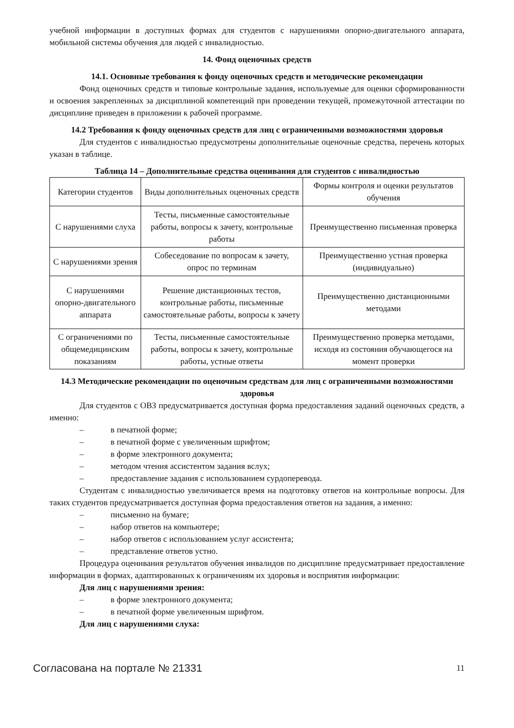учебной информации в доступных формах для студентов с нарушениями опорно-двигательного аппарата, мобильной системы обучения для людей с инвалидностью.
14. Фонд оценочных средств
14.1. Основные требования к фонду оценочных средств и методические рекомендации
Фонд оценочных средств и типовые контрольные задания, используемые для оценки сформированности и освоения закрепленных за дисциплиной компетенций при проведении текущей, промежуточной аттестации по дисциплине приведен в приложении к рабочей программе.
14.2 Требования к фонду оценочных средств для лиц с ограниченными возможностями здоровья
Для студентов с инвалидностью предусмотрены дополнительные оценочные средства, перечень которых указан в таблице.
Таблица 14 – Дополнительные средства оценивания для студентов с инвалидностью
| Категории студентов | Виды дополнительных оценочных средств | Формы контроля и оценки результатов обучения |
| С нарушениями слуха | Тесты, письменные самостоятельные работы, вопросы к зачету, контрольные работы | Преимущественно письменная проверка |
| С нарушениями зрения | Собеседование по вопросам к зачету, опрос по терминам | Преимущественно устная проверка (индивидуально) |
| С нарушениями опорно-двигательного аппарата | Решение дистанционных тестов, контрольные работы, письменные самостоятельные работы, вопросы к зачету | Преимущественно дистанционными методами |
| С ограничениями по общемедицинским показаниям | Тесты, письменные самостоятельные работы, вопросы к зачету, контрольные работы, устные ответы | Преимущественно проверка методами, исходя из состояния обучающегося на момент проверки |
14.3 Методические рекомендации по оценочным средствам для лиц с ограниченными возможностями здоровья
Для студентов с ОВЗ предусматривается доступная форма предоставления заданий оценочных средств, а именно:
– в печатной форме;
– в печатной форме с увеличенным шрифтом;
– в форме электронного документа;
– методом чтения ассистентом задания вслух;
– предоставление задания с использованием сурдоперевода.
Студентам с инвалидностью увеличивается время на подготовку ответов на контрольные вопросы. Для таких студентов предусматривается доступная форма предоставления ответов на задания, а именно:
– письменно на бумаге;
– набор ответов на компьютере;
– набор ответов с использованием услуг ассистента;
– представление ответов устно.
Процедура оценивания результатов обучения инвалидов по дисциплине предусматривает предоставление информации в формах, адаптированных к ограничениям их здоровья и восприятия информации:
Для лиц с нарушениями зрения:
– в форме электронного документа;
– в печатной форме увеличенным шрифтом.
Для лиц с нарушениями слуха:
Согласована на портале № 21331 11